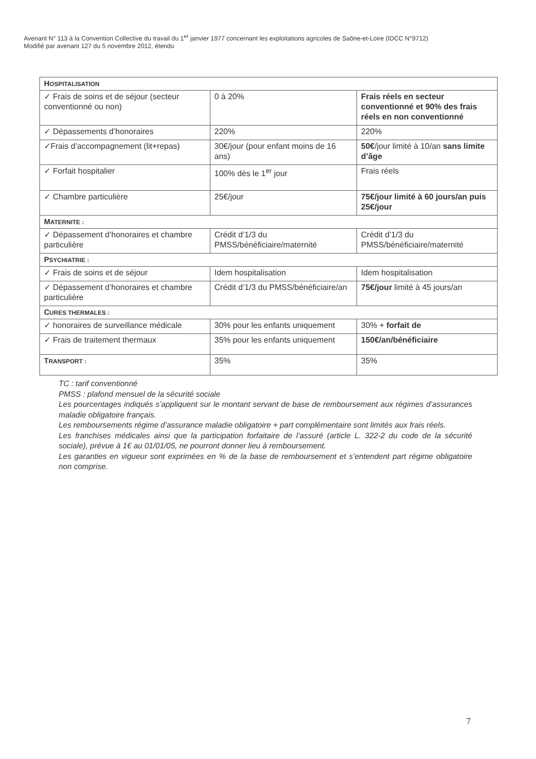Avenant N° 113 à la Convention Collective du travail du 1<sup>er</sup> janvier 1977 concernant les exploitations agricoles de Saône-et-Loire (IDCC N°9712)
Modifié par avenant 127 du 5 novembre 2012, étendu
| H OSPITALISATION | | |
| ✓ Frais de soins et de séjour (secteur conventionné ou non) | 0 à 20% | Frais réels en secteur conventionné et 90% des frais réels en non conventionné |
| ✓ Dépassements d’honoraires | 220% | 220% |
| ✓Frais d’accompagnement (lit+repas) | 30€/jour (pour enfant moins de 16 ans) | 50€ /jour limité à 10/an sans limite d’âge |
| ✓ Forfait hospitalier | 100% dès le 1<sup>er</sup> jour | Frais réels |
| ✓ Chambre particulière | 25€/jour | 75€/jour limité à 60 jours/an puis 25€/jour |
| M ATERNITE : | | |
| ✓ Dépassement d’honoraires et chambre particulière | Crédit d’1/3 du PMSS/bénéficiaire/maternité | Crédit d’1/3 du PMSS/bénéficiaire/maternité |
| P SYCHIATRIE : | | |
| ✓ Frais de soins et de séjour | Idem hospitalisation | Idem hospitalisation |
| ✓ Dépassement d’honoraires et chambre particulière | Crédit d’1/3 du PMSS/bénéficiaire/an | 75€/jour limité à 45 jours/an |
| C URES THERMALES : | | |
| ✓ honoraires de surveillance médicale | 30% pour les enfants uniquement | 30% + forfait de |
| ✓ Frais de traitement thermaux | 35% pour les enfants uniquement | 150€/an/bénéficiaire |
| T RANSPORT : | 35% | 35% |
TC : tarif conventionné
PMSS : plafond mensuel de la sécurité sociale
Les pourcentages indiqués s’appliquent sur le montant servant de base de remboursement aux régimes d’assurances maladie obligatoire français.
Les remboursements régime d’assurance maladie obligatoire + part complémentaire sont limités aux frais réels.
Les franchises médicales ainsi que la participation forfaitaire de l’assuré (article L. 322-2 du code de la sécurité sociale), prévue à 1€ au 01/01/05, ne pourront donner lieu à remboursement.
Les garanties en vigueur sont exprimées en % de la base de remboursement et s’entendent part régime obligatoire non comprise.
7